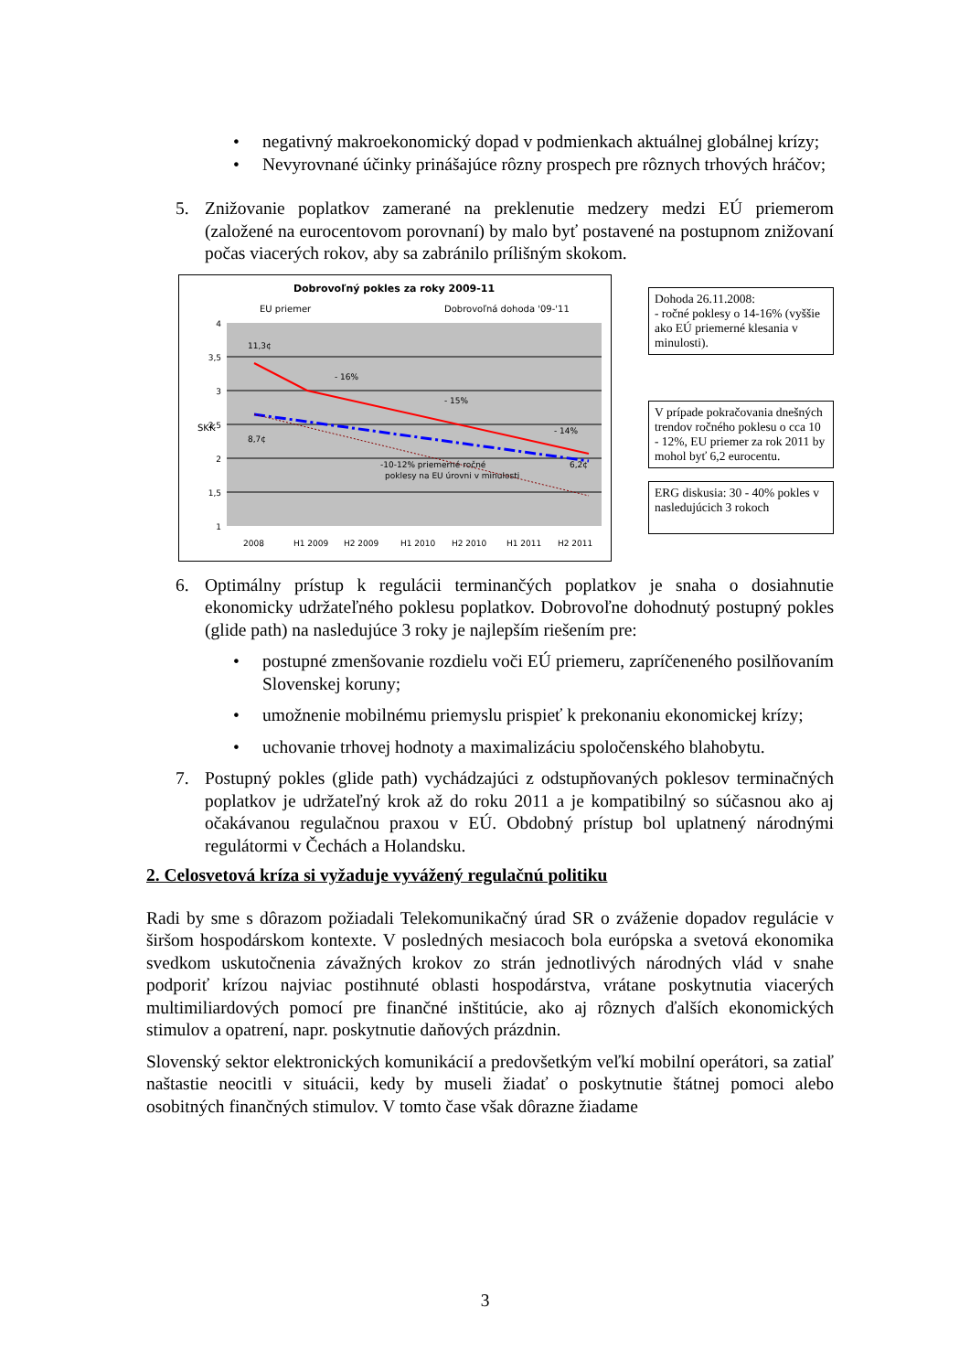• negativný makroekonomický dopad v podmienkach aktuálnej globálnej krízy;
• Nevyrovnané účinky prinášajúce rôzny prospech pre rôznych trhových hráčov;
5. Znižovanie poplatkov zamerané na preklenutie medzery medzi EÚ priemerom (založené na eurocentovom porovnaní) by malo byť postavené na postupnom znižovaní počas viacerých rokov, aby sa zabránilo prílišným skokom.
Dobrovoľný pokles za roky 2009-11
EU priemer
Dobrovoľná dohoda '09-'11
4
3,5
3
2,5
2
1,5
1
SKK
- 16%
- 15%
- 14%
-10-12% priemerné ročné
poklesy na EU úrovni v minulosti
11,3¢
8,7¢
6,2¢
2008
H1 2009
H2 2009
H1 2010
H2 2010
H1 2011
H2 2011
Dohoda 26.11.2008:
- ročné poklesy o 14-16% (vyššie ako EÚ priemerné klesania v minulosti).
V prípade pokračovania dnešných trendov ročného poklesu o cca 10 - 12%, EU priemer za rok 2011 by mohol byť 6,2 eurocentu.
ERG diskusia: 30 - 40% pokles v nasledujúcich 3 rokoch
6. Optimálny prístup k regulácii terminančých poplatkov je snaha o dosiahnutie ekonomicky udržateľného poklesu poplatkov. Dobrovoľne dohodnutý postupný pokles (glide path) na nasledujúce 3 roky je najlepším riešením pre:
• postupné zmenšovanie rozdielu voči EÚ priemeru, zapríčeneného posilňovaním Slovenskej koruny;
• umožnenie mobilnému priemyslu prispieť k prekonaniu ekonomickej krízy;
• uchovanie trhovej hodnoty a maximalizáciu spoločenského blahobytu.
7. Postupný pokles (glide path) vychádzajúci z odstupňovaných poklesov terminačných poplatkov je udržateľný krok až do roku 2011 a je kompatibilný so súčasnou ako aj očakávanou regulačnou praxou v EÚ. Obdobný prístup bol uplatnený národnými regulátormi v Čechách a Holandsku.
2. Celosvetová kríza si vyžaduje vyvážený regulačnú politiku
Radi by sme s dôrazom požiadali Telekomunikačný úrad SR o zváženie dopadov regulácie v širšom hospodárskom kontexte. V posledných mesiacoch bola európska a svetová ekonomika svedkom uskutočnenia závažných krokov zo strán jednotlivých národných vlád v snahe podporiť krízou najviac postihnuté oblasti hospodárstva, vrátane poskytnutia viacerých multimiliardových pomocí pre finančné inštitúcie, ako aj rôznych ďalších ekonomických stimulov a opatrení, napr. poskytnutie daňových prázdnin.
Slovenský sektor elektronických komunikácií a predovšetkým veľkí mobilní operátori, sa zatiaľ naštastie neocitli v situácii, kedy by museli žiadať o poskytnutie štátnej pomoci alebo osobitných finančných stimulov. V tomto čase však dôrazne žiadame
3